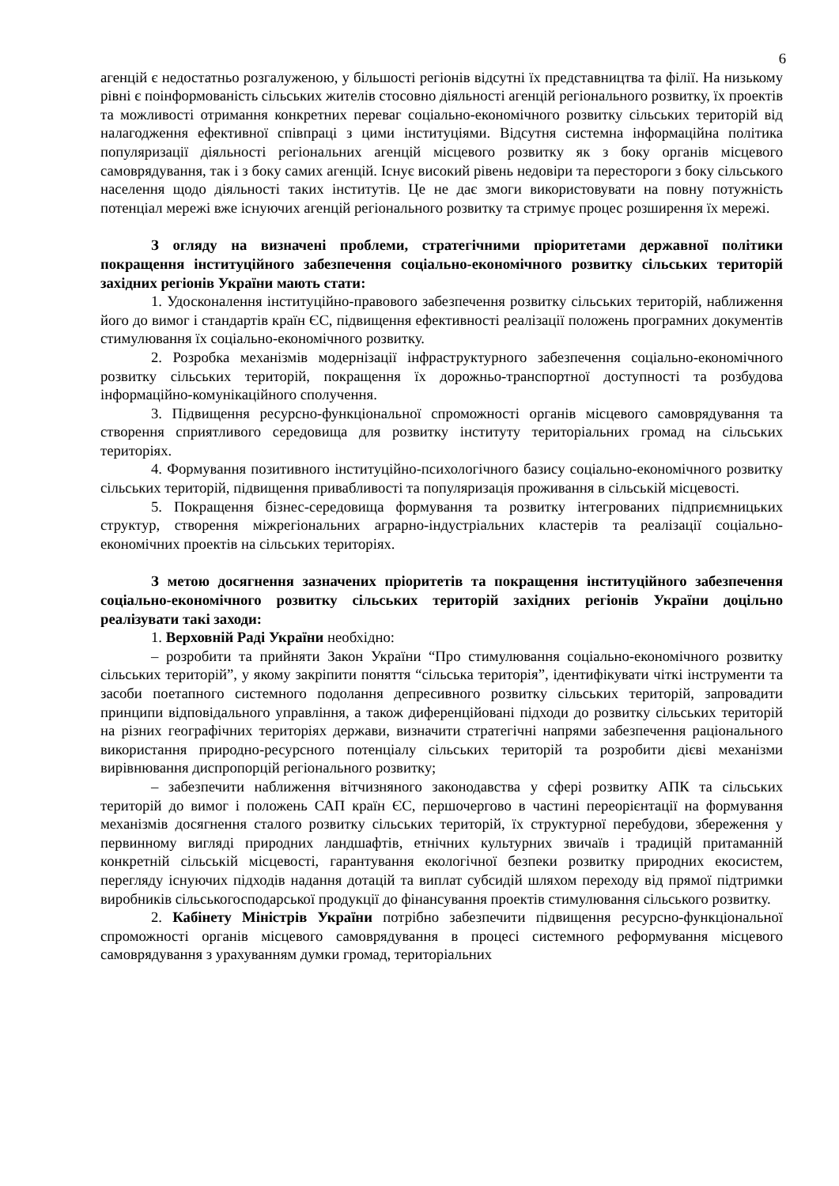6
агенцій є недостатньо розгалуженою, у більшості регіонів відсутні їх представництва та філії. На низькому рівні є поінформованість сільських жителів стосовно діяльності агенцій регіонального розвитку, їх проектів та можливості отримання конкретних переваг соціально-економічного розвитку сільських територій від налагодження ефективної співпраці з цими інституціями. Відсутня системна інформаційна політика популяризації діяльності регіональних агенцій місцевого розвитку як з боку органів місцевого самоврядування, так і з боку самих агенцій. Існує високий рівень недовіри та перестороги з боку сільського населення щодо діяльності таких інститутів. Це не дає змоги використовувати на повну потужність потенціал мережі вже існуючих агенцій регіонального розвитку та стримує процес розширення їх мережі.
З огляду на визначені проблеми, стратегічними пріоритетами державної політики покращення інституційного забезпечення соціально-економічного розвитку сільських територій західних регіонів України мають стати:
1. Удосконалення інституційно-правового забезпечення розвитку сільських територій, наближення його до вимог і стандартів країн ЄС, підвищення ефективності реалізації положень програмних документів стимулювання їх соціально-економічного розвитку.
2. Розробка механізмів модернізації інфраструктурного забезпечення соціально-економічного розвитку сільських територій, покращення їх дорожньо-транспортної доступності та розбудова інформаційно-комунікаційного сполучення.
3. Підвищення ресурсно-функціональної спроможності органів місцевого самоврядування та створення сприятливого середовища для розвитку інституту територіальних громад на сільських територіях.
4. Формування позитивного інституційно-психологічного базису соціально-економічного розвитку сільських територій, підвищення привабливості та популяризація проживання в сільській місцевості.
5. Покращення бізнес-середовища формування та розвитку інтегрованих підприємницьких структур, створення міжрегіональних аграрно-індустріальних кластерів та реалізації соціально-економічних проектів на сільських територіях.
З метою досягнення зазначених пріоритетів та покращення інституційного забезпечення соціально-економічного розвитку сільських територій західних регіонів України доцільно реалізувати такі заходи:
1. Верховній Раді України необхідно:
– розробити та прийняти Закон України “Про стимулювання соціально-економічного розвитку сільських територій”, у якому закріпити поняття “сільська територія”, ідентифікувати чіткі інструменти та засоби поетапного системного подолання депресивного розвитку сільських територій, запровадити принципи відповідального управління, а також диференційовані підходи до розвитку сільських територій на різних географічних територіях держави, визначити стратегічні напрями забезпечення раціонального використання природно-ресурсного потенціалу сільських територій та розробити дієві механізми вирівнювання диспропорцій регіонального розвитку;
– забезпечити наближення вітчизняного законодавства у сфері розвитку АПК та сільських територій до вимог і положень САП країн ЄС, першочергово в частині переорієнтації на формування механізмів досягнення сталого розвитку сільських територій, їх структурної перебудови, збереження у первинному вигляді природних ландшафтів, етнічних культурних звичаїв і традицій притаманній конкретній сільській місцевості, гарантування екологічної безпеки розвитку природних екосистем, перегляду існуючих підходів надання дотацій та виплат субсидій шляхом переходу від прямої підтримки виробників сільськогосподарської продукції до фінансування проектів стимулювання сільського розвитку.
2. Кабінету Міністрів України потрібно забезпечити підвищення ресурсно-функціональної спроможності органів місцевого самоврядування в процесі системного реформування місцевого самоврядування з урахуванням думки громад, територіальних